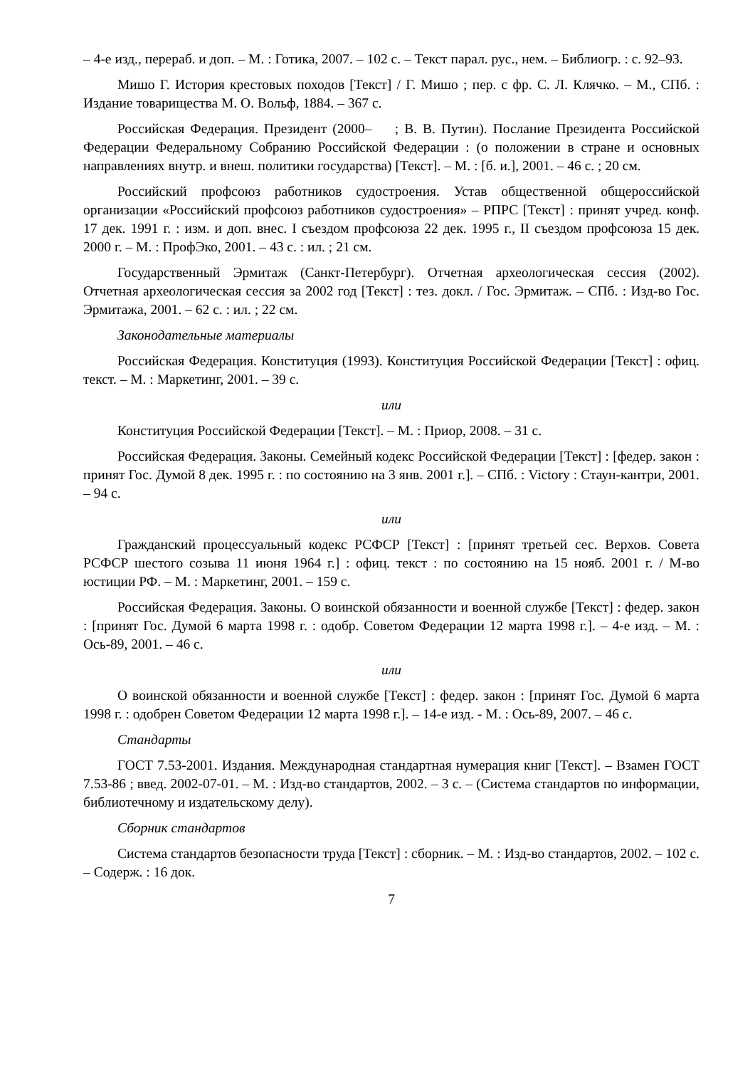– 4-е изд., перераб. и доп. – М. : Готика, 2007. – 102 с. – Текст парал. рус., нем. – Библиогр. : с. 92–93.
Мишо Г. История крестовых походов [Текст] / Г. Мишо ; пер. с фр. С. Л. Клячко. – М., СПб. : Издание товарищества М. О. Вольф, 1884. – 367 с.
Российская Федерация. Президент (2000– ; В. В. Путин). Послание Президента Российской Федерации Федеральному Собранию Российской Федерации : (о положении в стране и основных направлениях внутр. и внеш. политики государства) [Текст]. – М. : [б. и.], 2001. – 46 с. ; 20 см.
Российский профсоюз работников судостроения. Устав общественной общероссийской организации «Российский профсоюз работников судостроения» – РПРС [Текст] : принят учред. конф. 17 дек. 1991 г. : изм. и доп. внес. I съездом профсоюза 22 дек. 1995 г., II съездом профсоюза 15 дек. 2000 г. – М. : ПрофЭко, 2001. – 43 с. : ил. ; 21 см.
Государственный Эрмитаж (Санкт-Петербург). Отчетная археологическая сессия (2002). Отчетная археологическая сессия за 2002 год [Текст] : тез. докл. / Гос. Эрмитаж. – СПб. : Изд-во Гос. Эрмитажа, 2001. – 62 с. : ил. ; 22 см.
Законодательные материалы
Российская Федерация. Конституция (1993). Конституция Российской Федерации [Текст] : офиц. текст. – М. : Маркетинг, 2001. – 39 с.
или
Конституция Российской Федерации [Текст]. – М. : Приор, 2008. – 31 с.
Российская Федерация. Законы. Семейный кодекс Российской Федерации [Текст] : [федер. закон : принят Гос. Думой 8 дек. 1995 г. : по состоянию на 3 янв. 2001 г.]. – СПб. : Victory : Стаун-кантри, 2001. – 94 с.
или
Гражданский процессуальный кодекс РСФСР [Текст] : [принят третьей сес. Верхов. Совета РСФСР шестого созыва 11 июня 1964 г.] : офиц. текст : по состоянию на 15 нояб. 2001 г. / М-во юстиции РФ. – М. : Маркетинг, 2001. – 159 с.
Российская Федерация. Законы. О воинской обязанности и военной службе [Текст] : федер. закон : [принят Гос. Думой 6 марта 1998 г. : одобр. Советом Федерации 12 марта 1998 г.]. – 4-е изд. – М. : Ось-89, 2001. – 46 с.
или
О воинской обязанности и военной службе [Текст] : федер. закон : [принят Гос. Думой 6 марта 1998 г. : одобрен Советом Федерации 12 марта 1998 г.]. – 14-е изд. - М. : Ось-89, 2007. – 46 с.
Стандарты
ГОСТ 7.53-2001. Издания. Международная стандартная нумерация книг [Текст]. – Взамен ГОСТ 7.53-86 ; введ. 2002-07-01. – М. : Изд-во стандартов, 2002. – 3 с. – (Система стандартов по информации, библиотечному и издательскому делу).
Сборник стандартов
Система стандартов безопасности труда [Текст] : сборник. – М. : Изд-во стандартов, 2002. – 102 с. – Содерж. : 16 док.
7